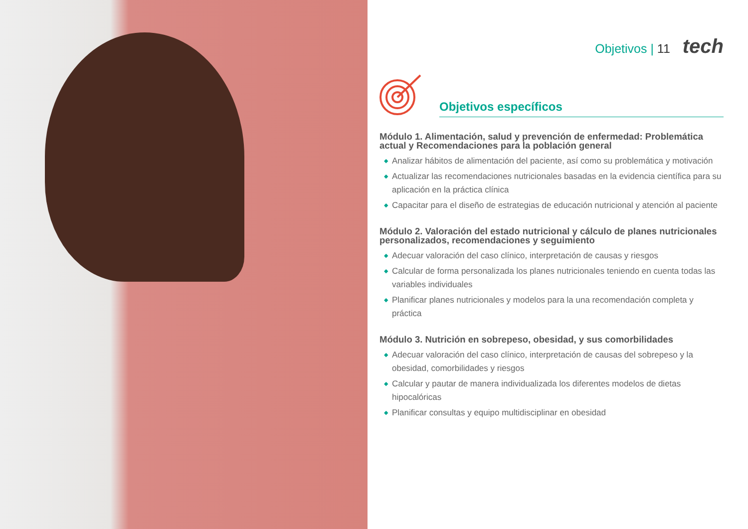Objetivos | 11 tech
Objetivos específicos
Módulo 1. Alimentación, salud y prevención de enfermedad: Problemática actual y Recomendaciones para la población general
◆ Analizar hábitos de alimentación del paciente, así como su problemática y motivación
◆ Actualizar las recomendaciones nutricionales basadas en la evidencia científica para su aplicación en la práctica clínica
◆ Capacitar para el diseño de estrategias de educación nutricional y atención al paciente
Módulo 2. Valoración del estado nutricional y cálculo de planes nutricionales personalizados, recomendaciones y seguimiento
◆ Adecuar valoración del caso clínico, interpretación de causas y riesgos
◆ Calcular de forma personalizada los planes nutricionales teniendo en cuenta todas las variables individuales
◆ Planificar planes nutricionales y modelos para la una recomendación completa y práctica
Módulo 3. Nutrición en sobrepeso, obesidad, y sus comorbilidades
◆ Adecuar valoración del caso clínico, interpretación de causas del sobrepeso y la obesidad, comorbilidades y riesgos
◆ Calcular y pautar de manera individualizada los diferentes modelos de dietas hipocalóricas
◆ Planificar consultas y equipo multidisciplinar en obesidad